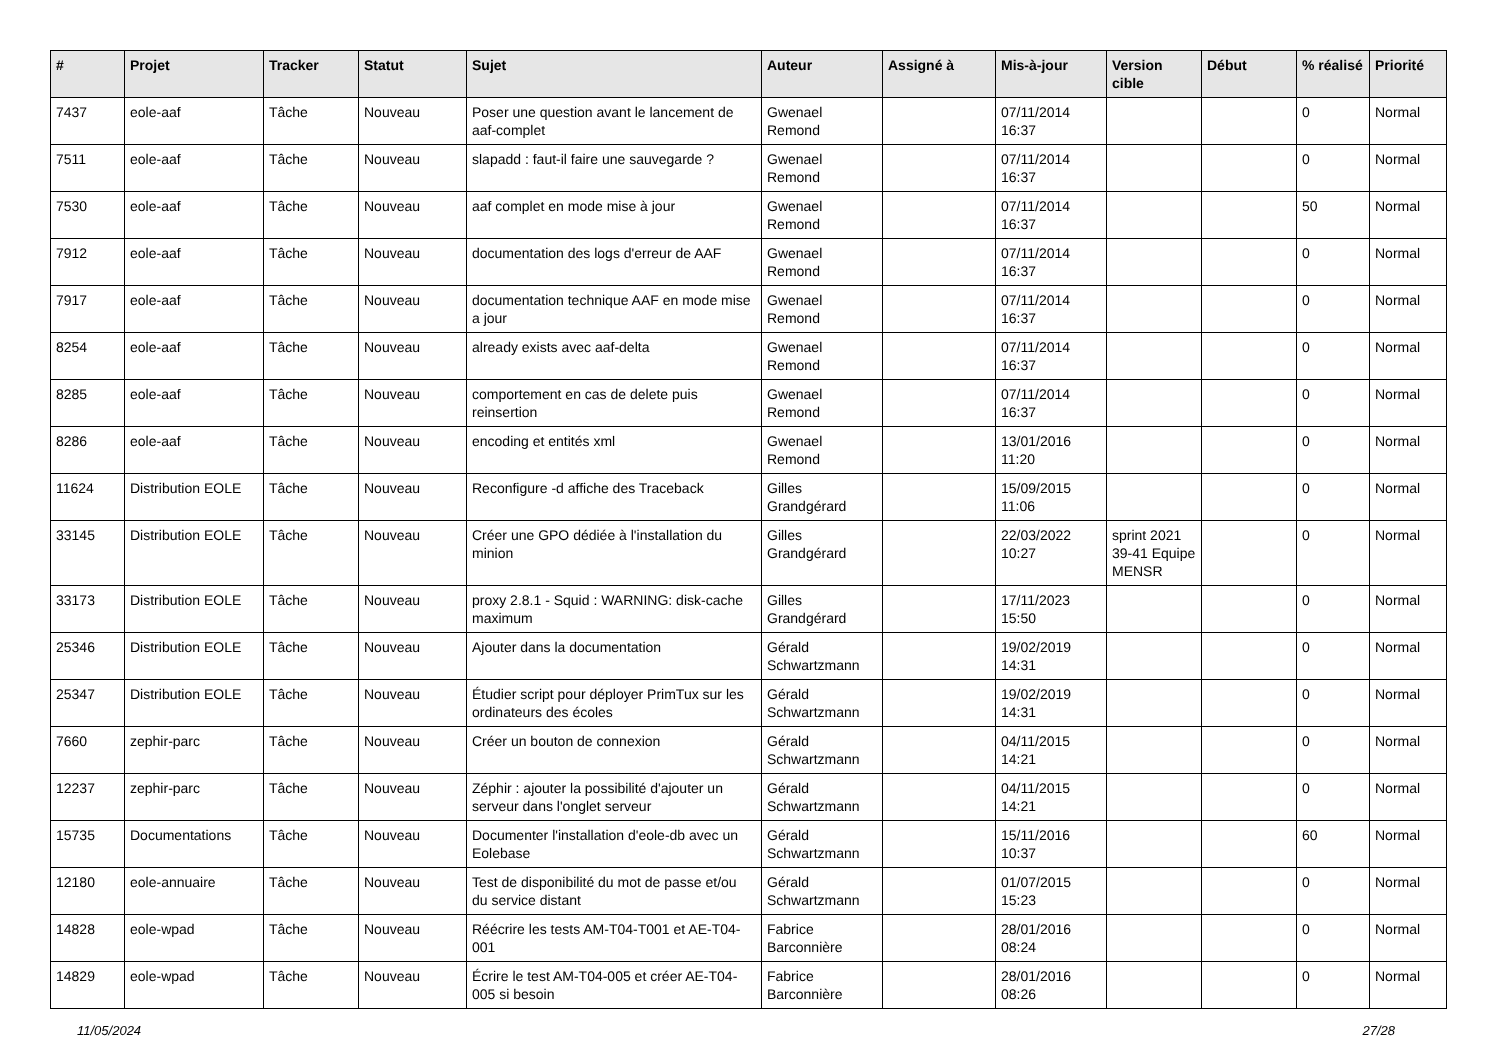| # | Projet | Tracker | Statut | Sujet | Auteur | Assigné à | Mis-à-jour | Version cible | Début | % réalisé | Priorité |
| --- | --- | --- | --- | --- | --- | --- | --- | --- | --- | --- | --- |
| 7437 | eole-aaf | Tâche | Nouveau | Poser une question avant le lancement de aaf-complet | Gwenael Remond | | 07/11/2014 16:37 | | | 0 | Normal |
| 7511 | eole-aaf | Tâche | Nouveau | slapadd : faut-il faire une sauvegarde ? | Gwenael Remond | | 07/11/2014 16:37 | | | 0 | Normal |
| 7530 | eole-aaf | Tâche | Nouveau | aaf complet en mode mise à jour | Gwenael Remond | | 07/11/2014 16:37 | | | 50 | Normal |
| 7912 | eole-aaf | Tâche | Nouveau | documentation des logs d'erreur de AAF | Gwenael Remond | | 07/11/2014 16:37 | | | 0 | Normal |
| 7917 | eole-aaf | Tâche | Nouveau | documentation technique AAF en mode mise a jour | Gwenael Remond | | 07/11/2014 16:37 | | | 0 | Normal |
| 8254 | eole-aaf | Tâche | Nouveau | already exists avec aaf-delta | Gwenael Remond | | 07/11/2014 16:37 | | | 0 | Normal |
| 8285 | eole-aaf | Tâche | Nouveau | comportement en cas de delete puis reinsertion | Gwenael Remond | | 07/11/2014 16:37 | | | 0 | Normal |
| 8286 | eole-aaf | Tâche | Nouveau | encoding et entités xml | Gwenael Remond | | 13/01/2016 11:20 | | | 0 | Normal |
| 11624 | Distribution EOLE | Tâche | Nouveau | Reconfigure -d affiche des Traceback | Gilles Grandgérard | | 15/09/2015 11:06 | | | 0 | Normal |
| 33145 | Distribution EOLE | Tâche | Nouveau | Créer une GPO dédiée à l'installation du minion | Gilles Grandgérard | | 22/03/2022 10:27 | sprint 2021 39-41 Equipe MENSR | | 0 | Normal |
| 33173 | Distribution EOLE | Tâche | Nouveau | proxy 2.8.1 - Squid : WARNING: disk-cache maximum | Gilles Grandgérard | | 17/11/2023 15:50 | | | 0 | Normal |
| 25346 | Distribution EOLE | Tâche | Nouveau | Ajouter dans la documentation | Gérald Schwartzmann | | 19/02/2019 14:31 | | | 0 | Normal |
| 25347 | Distribution EOLE | Tâche | Nouveau | Étudier script pour déployer PrimTux sur les ordinateurs des écoles | Gérald Schwartzmann | | 19/02/2019 14:31 | | | 0 | Normal |
| 7660 | zephir-parc | Tâche | Nouveau | Créer un bouton de connexion | Gérald Schwartzmann | | 04/11/2015 14:21 | | | 0 | Normal |
| 12237 | zephir-parc | Tâche | Nouveau | Zéphir : ajouter la possibilité d'ajouter un serveur dans l'onglet serveur | Gérald Schwartzmann | | 04/11/2015 14:21 | | | 0 | Normal |
| 15735 | Documentations | Tâche | Nouveau | Documenter l'installation d'eole-db avec un Eolebase | Gérald Schwartzmann | | 15/11/2016 10:37 | | | 60 | Normal |
| 12180 | eole-annuaire | Tâche | Nouveau | Test de disponibilité du mot de passe et/ou du service distant | Gérald Schwartzmann | | 01/07/2015 15:23 | | | 0 | Normal |
| 14828 | eole-wpad | Tâche | Nouveau | Réécrire les tests AM-T04-T001 et AE-T04-001 | Fabrice Barconnière | | 28/01/2016 08:24 | | | 0 | Normal |
| 14829 | eole-wpad | Tâche | Nouveau | Écrire le test AM-T04-005 et créer AE-T04-005 si besoin | Fabrice Barconnière | | 28/01/2016 08:26 | | | 0 | Normal |
11/05/2024 27/28